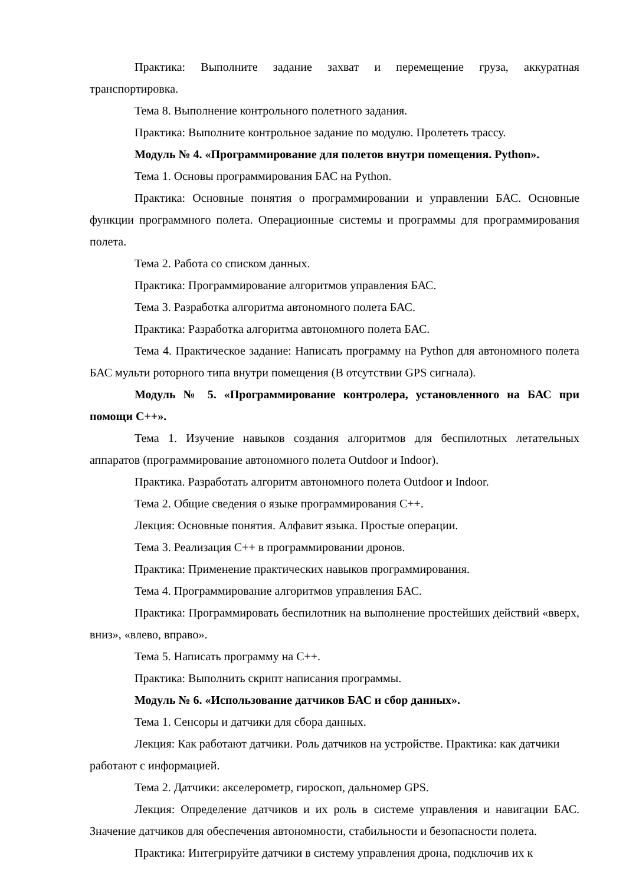Практика: Выполните задание захват и перемещение груза, аккуратная транспортировка.
Тема 8. Выполнение контрольного полетного задания.
Практика: Выполните контрольное задание по модулю. Пролететь трассу.
Модуль № 4. «Программирование для полетов внутри помещения. Python».
Тема 1. Основы программирования БАС на Python.
Практика: Основные понятия о программировании и управлении БАС. Основные функции программного полета. Операционные системы и программы для программирования полета.
Тема 2. Работа со списком данных.
Практика: Программирование алгоритмов управления БАС.
Тема 3. Разработка алгоритма автономного полета БАС.
Практика: Разработка алгоритма автономного полета БАС.
Тема 4. Практическое задание: Написать программу на Python для автономного полета БАС мульти роторного типа внутри помещения (В отсутствии GPS сигнала).
Модуль № 5. «Программирование контролера, установленного на БАС при помощи С++».
Тема 1. Изучение навыков создания алгоритмов для беспилотных летательных аппаратов (программирование автономного полета Outdoor и Indoor).
Практика. Разработать алгоритм автономного полета Outdoor и Indoor.
Тема 2. Общие сведения о языке программирования С++.
Лекция: Основные понятия. Алфавит языка. Простые операции.
Тема 3. Реализация С++ в программировании дронов.
Практика: Применение практических навыков программирования.
Тема 4. Программирование алгоритмов управления БАС.
Практика: Программировать беспилотник на выполнение простейших действий «вверх, вниз», «влево, вправо».
Тема 5. Написать программу на С++.
Практика: Выполнить скрипт написания программы.
Модуль № 6. «Использование датчиков БАС и сбор данных».
Тема 1. Сенсоры и датчики для сбора данных.
Лекция: Как работают датчики. Роль датчиков на устройстве. Практика: как датчики работают с информацией.
Тема 2. Датчики: акселерометр, гироскоп, дальномер GPS.
Лекция: Определение датчиков и их роль в системе управления и навигации БАС. Значение датчиков для обеспечения автономности, стабильности и безопасности полета.
Практика: Интегрируйте датчики в систему управления дрона, подключив их к